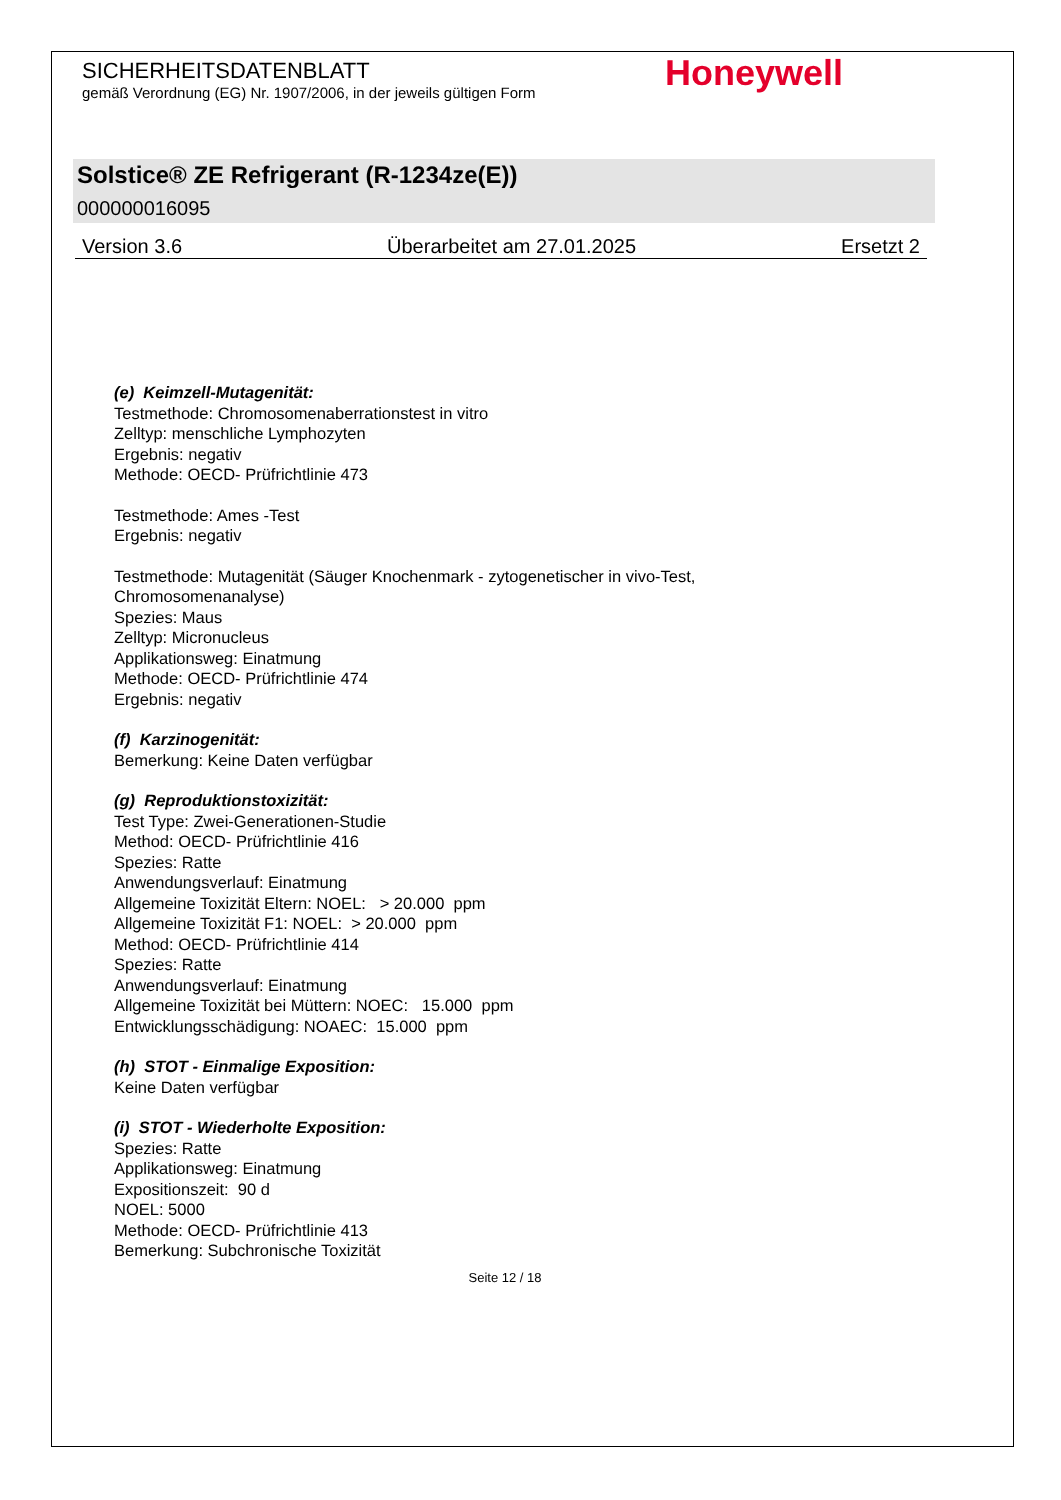SICHERHEITSDATENBLATT
gemäß Verordnung (EG) Nr. 1907/2006, in der jeweils gültigen Form
Honeywell
Solstice® ZE Refrigerant (R-1234ze(E))
000000016095
Version 3.6 Überarbeitet am 27.01.2025 Ersetzt 2
(e) Keimzell-Mutagenität:
Testmethode: Chromosomenaberrationstest in vitro
Zelltyp: menschliche Lymphozyten
Ergebnis: negativ
Methode: OECD- Prüfrichtlinie 473
Testmethode: Ames -Test
Ergebnis: negativ
Testmethode: Mutagenität (Säuger Knochenmark - zytogenetischer in vivo-Test,
Chromosomenanalyse)
Spezies: Maus
Zelltyp: Micronucleus
Applikationsweg: Einatmung
Methode: OECD- Prüfrichtlinie 474
Ergebnis: negativ
(f) Karzinogenität:
Bemerkung: Keine Daten verfügbar
(g) Reproduktionstoxizität:
Test Type: Zwei-Generationen-Studie
Method: OECD- Prüfrichtlinie 416
Spezies: Ratte
Anwendungsverlauf: Einatmung
Allgemeine Toxizität Eltern: NOEL: > 20.000 ppm
Allgemeine Toxizität F1: NOEL: > 20.000 ppm
Method: OECD- Prüfrichtlinie 414
Spezies: Ratte
Anwendungsverlauf: Einatmung
Allgemeine Toxizität bei Müttern: NOEC: 15.000 ppm
Entwicklungsschädigung: NOAEC: 15.000 ppm
(h) STOT - Einmalige Exposition:
Keine Daten verfügbar
(i) STOT - Wiederholte Exposition:
Spezies: Ratte
Applikationsweg: Einatmung
Expositionszeit: 90 d
NOEL: 5000
Methode: OECD- Prüfrichtlinie 413
Bemerkung: Subchronische Toxizität
Seite 12 / 18